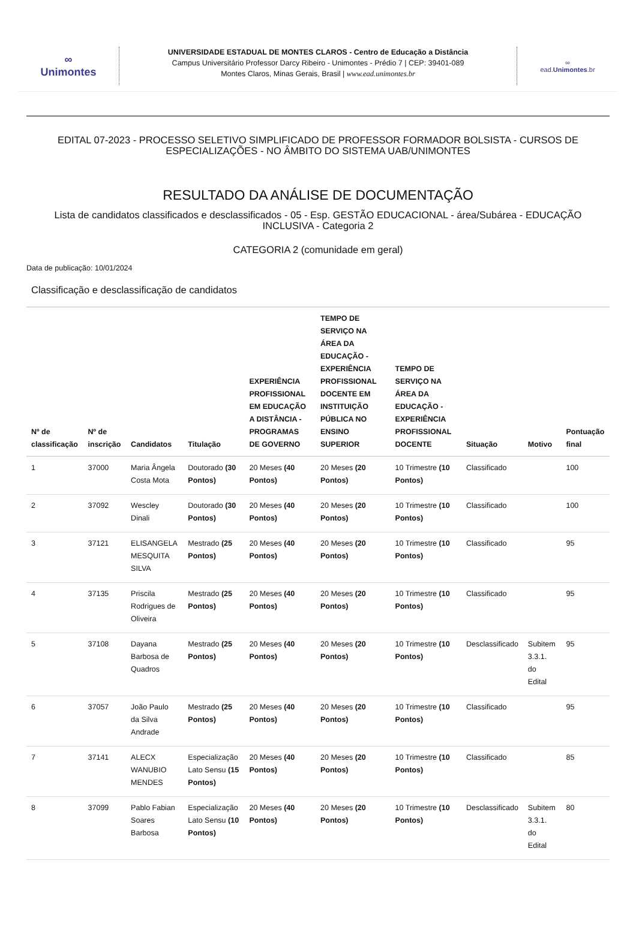∞
Unimontes
UNIVERSIDADE ESTADUAL DE MONTES CLAROS - Centro de Educação a Distância
Campus Universitário Professor Darcy Ribeiro - Unimontes - Prédio 7 | CEP: 39401-089
Montes Claros, Minas Gerais, Brasil | www.ead.unimontes.br
∞
ead.Unimontes.br
EDITAL 07-2023 - PROCESSO SELETIVO SIMPLIFICADO DE PROFESSOR FORMADOR BOLSISTA - CURSOS DE ESPECIALIZAÇÕES - NO ÂMBITO DO SISTEMA UAB/UNIMONTES
RESULTADO DA ANÁLISE DE DOCUMENTAÇÃO
Lista de candidatos classificados e desclassificados - 05 - Esp. GESTÃO EDUCACIONAL - área/Subárea - EDUCAÇÃO INCLUSIVA - Categoria 2
CATEGORIA 2 (comunidade em geral)
Data de publicação: 10/01/2024
Classificação e desclassificação de candidatos
| Nº de classificação | Nº de inscrição | Candidatos | Titulação | EXPERIÊNCIA PROFISSIONAL EM EDUCAÇÃO A DISTÂNCIA - PROGRAMAS DE GOVERNO | TEMPO DE SERVIÇO NA ÁREA DA EDUCAÇÃO - EXPERIÊNCIA PROFISSIONAL DOCENTE EM INSTITUIÇÃO PÚBLICA NO ENSINO SUPERIOR | TEMPO DE SERVIÇO NA ÁREA DA EDUCAÇÃO - EXPERIÊNCIA PROFISSIONAL DOCENTE | Situação | Motivo | Pontuação final |
| --- | --- | --- | --- | --- | --- | --- | --- | --- | --- |
| 1 | 37000 | Maria Ângela Costa Mota | Doutorado (30 Pontos) | 20 Meses (40 Pontos) | 20 Meses (20 Pontos) | 10 Trimestre (10 Pontos) | Classificado | | 100 |
| 2 | 37092 | Wescley Dinali | Doutorado (30 Pontos) | 20 Meses (40 Pontos) | 20 Meses (20 Pontos) | 10 Trimestre (10 Pontos) | Classificado | | 100 |
| 3 | 37121 | ELISANGELA MESQUITA SILVA | Mestrado (25 Pontos) | 20 Meses (40 Pontos) | 20 Meses (20 Pontos) | 10 Trimestre (10 Pontos) | Classificado | | 95 |
| 4 | 37135 | Priscila Rodrigues de Oliveira | Mestrado (25 Pontos) | 20 Meses (40 Pontos) | 20 Meses (20 Pontos) | 10 Trimestre (10 Pontos) | Classificado | | 95 |
| 5 | 37108 | Dayana Barbosa de Quadros | Mestrado (25 Pontos) | 20 Meses (40 Pontos) | 20 Meses (20 Pontos) | 10 Trimestre (10 Pontos) | Desclassificado | Subitem 3.3.1. do Edital | 95 |
| 6 | 37057 | João Paulo da Silva Andrade | Mestrado (25 Pontos) | 20 Meses (40 Pontos) | 20 Meses (20 Pontos) | 10 Trimestre (10 Pontos) | Classificado | | 95 |
| 7 | 37141 | ALECX WANUBIO MENDES | Especialização Lato Sensu (15 Pontos) | 20 Meses (40 Pontos) | 20 Meses (20 Pontos) | 10 Trimestre (10 Pontos) | Classificado | | 85 |
| 8 | 37099 | Pablo Fabian Soares Barbosa | Especialização Lato Sensu (10 Pontos) | 20 Meses (40 Pontos) | 20 Meses (20 Pontos) | 10 Trimestre (10 Pontos) | Desclassificado | Subitem 3.3.1. do Edital | 80 |